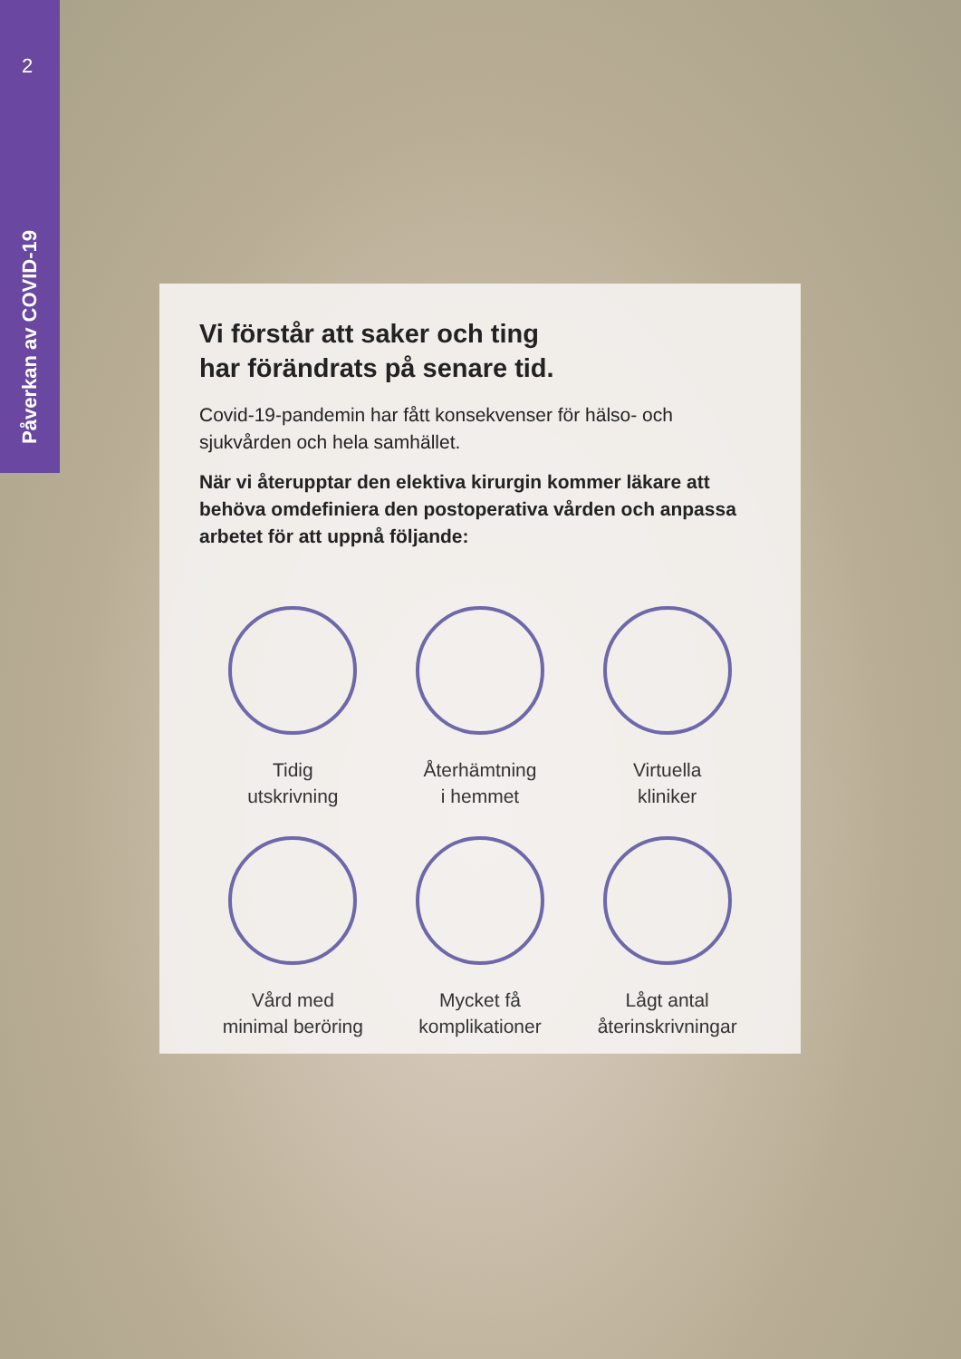2
Påverkan av COVID-19
Vi förstår att saker och ting
har förändrats på senare tid.
Covid-19-pandemin har fått konsekvenser för hälso- och sjukvården och hela samhället.
När vi återupptar den elektiva kirurgin kommer läkare att behöva omdefiniera den postoperativa vården och anpassa arbetet för att uppnå följande:
Tidig
utskrivning
Återhämtning
i hemmet
Virtuella
kliniker
Vård med
minimal beröring
Mycket få
komplikationer
Lågt antal
återinskrivningar